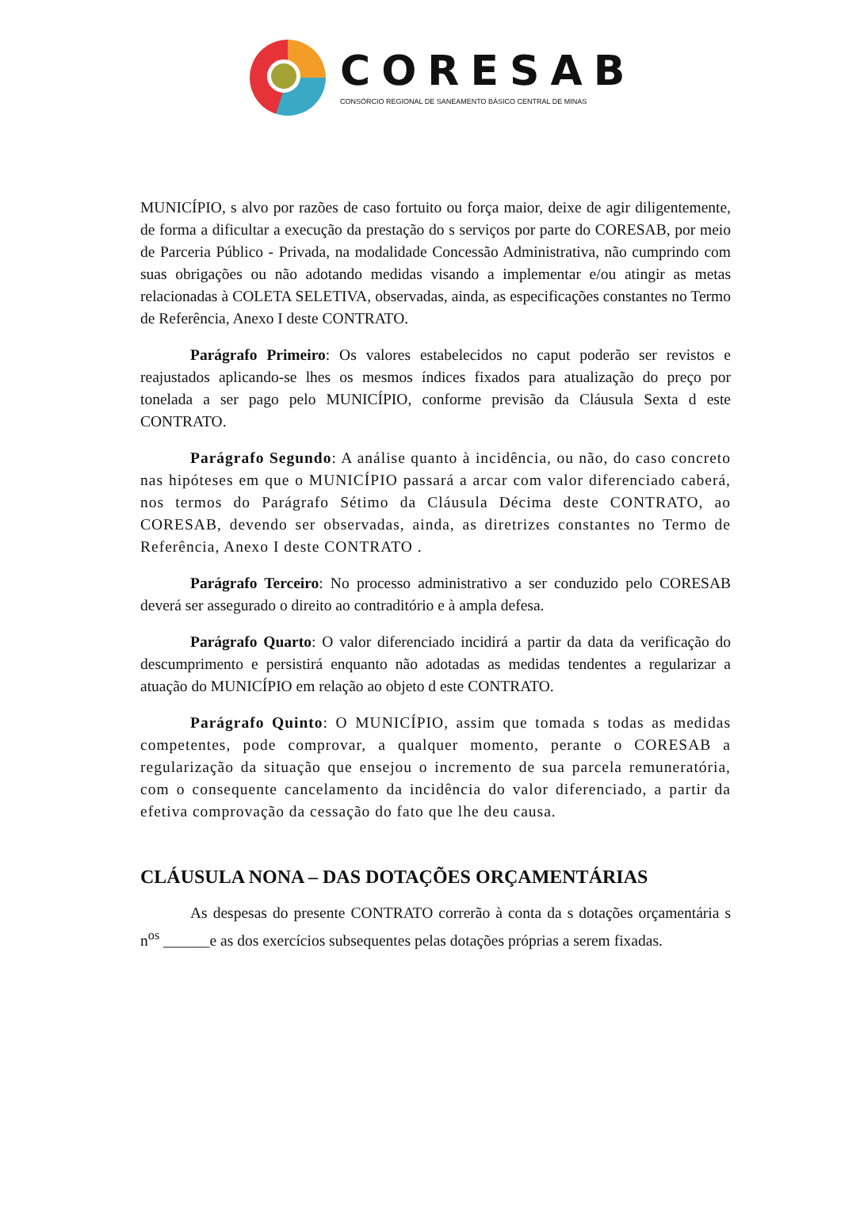CORESAB
CONSÓRCIO REGIONAL DE SANEAMENTO BÁSICO CENTRAL DE MINAS
MUNICÍPIO, s alvo por razões de caso fortuito ou força maior, deixe de agir diligentemente, de forma a dificultar a execução da prestação do s serviços por parte do CORESAB, por meio de Parceria Público - Privada, na modalidade Concessão Administrativa, não cumprindo com suas obrigações ou não adotando medidas visando a implementar e/ou atingir as metas relacionadas à COLETA SELETIVA, observadas, ainda, as especificações constantes no Termo de Referência, Anexo I deste CONTRATO.
Parágrafo Primeiro: Os valores estabelecidos no caput poderão ser revistos e reajustados aplicando-se lhes os mesmos índices fixados para atualização do preço por tonelada a ser pago pelo MUNICÍPIO, conforme previsão da Cláusula Sexta d este CONTRATO.
Parágrafo Segundo: A análise quanto à incidência, ou não, do caso concreto nas hipóteses em que o MUNICÍPIO passará a arcar com valor diferenciado caberá, nos termos do Parágrafo Sétimo da Cláusula Décima deste CONTRATO, ao CORESAB, devendo ser observadas, ainda, as diretrizes constantes no Termo de Referência, Anexo I deste CONTRATO .
Parágrafo Terceiro: No processo administrativo a ser conduzido pelo CORESAB deverá ser assegurado o direito ao contraditório e à ampla defesa.
Parágrafo Quarto: O valor diferenciado incidirá a partir da data da verificação do descumprimento e persistirá enquanto não adotadas as medidas tendentes a regularizar a atuação do MUNICÍPIO em relação ao objeto d este CONTRATO.
Parágrafo Quinto: O MUNICÍPIO, assim que tomada s todas as medidas competentes, pode comprovar, a qualquer momento, perante o CORESAB a regularização da situação que ensejou o incremento de sua parcela remuneratória, com o consequente cancelamento da incidência do valor diferenciado, a partir da efetiva comprovação da cessação do fato que lhe deu causa.
CLÁUSULA NONA – DAS DOTAÇÕES ORÇAMENTÁRIAS
As despesas do presente CONTRATO correrão à conta da s dotações orçamentária s n<sup>os</sup> ______e as dos exercícios subsequentes pelas dotações próprias a serem fixadas.